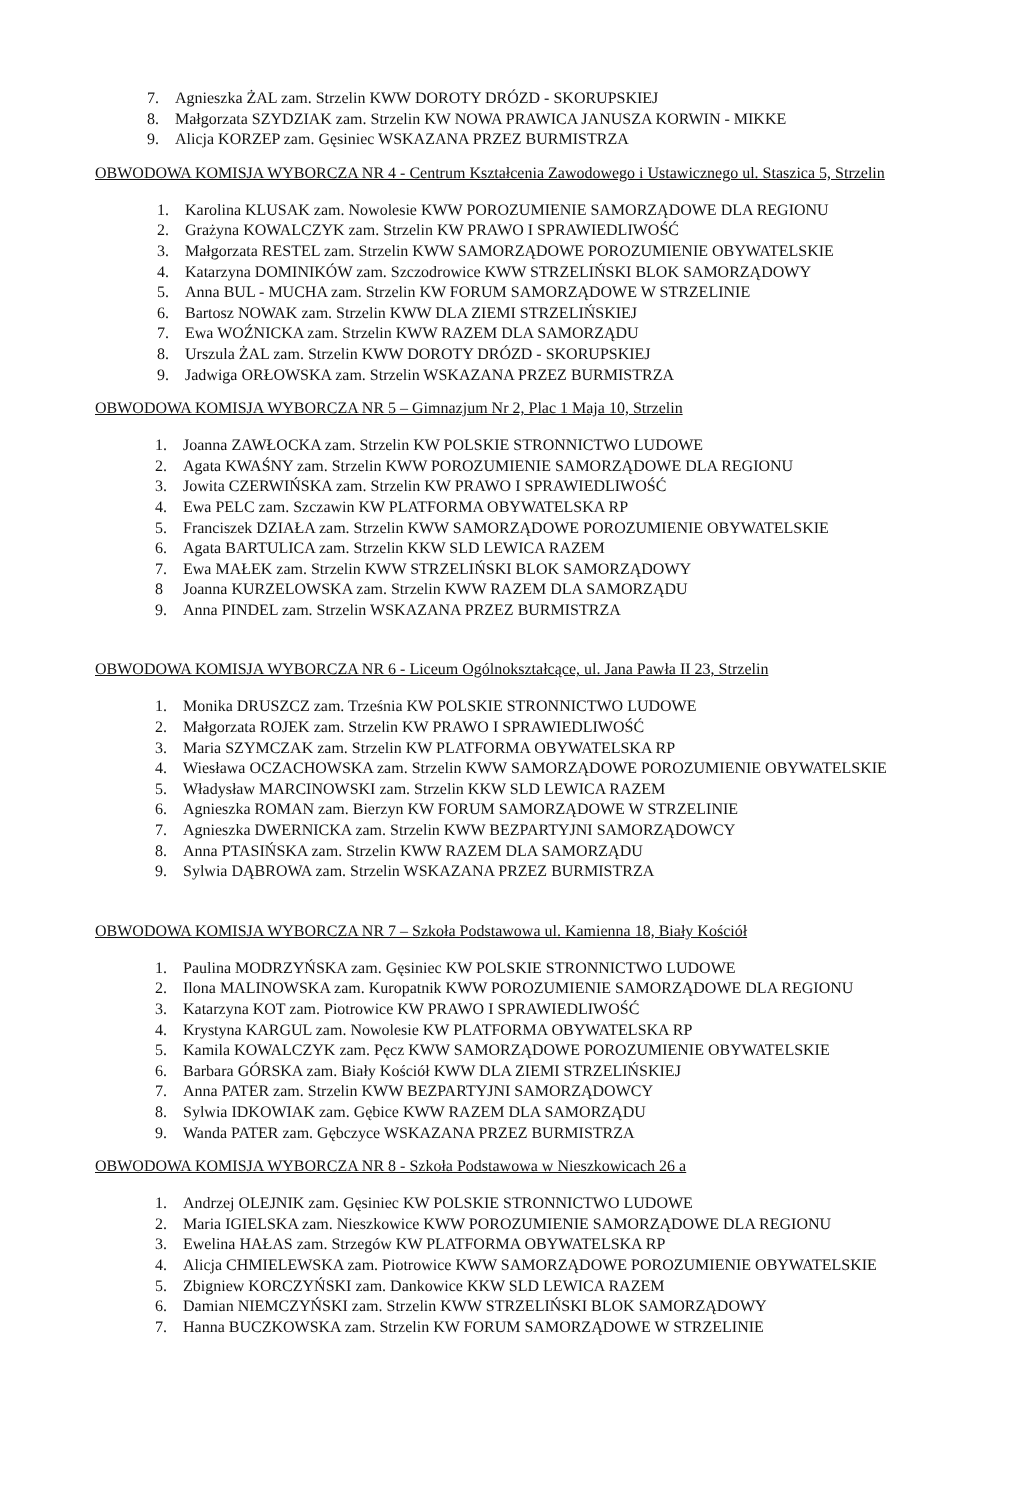7. Agnieszka ŻAL zam. Strzelin KWW DOROTY DRÓZD - SKORUPSKIEJ
8. Małgorzata SZYDZIAK zam. Strzelin KW NOWA PRAWICA JANUSZA KORWIN - MIKKE
9. Alicja KORZEP zam. Gęsiniec WSKAZANA PRZEZ BURMISTRZA
OBWODOWA KOMISJA WYBORCZA NR 4 - Centrum Kształcenia Zawodowego i Ustawicznego ul. Staszica 5, Strzelin
1. Karolina KLUSAK zam. Nowolesie KWW POROZUMIENIE SAMORZĄDOWE DLA REGIONU
2. Grażyna KOWALCZYK zam. Strzelin KW PRAWO I SPRAWIEDLIWOŚĆ
3. Małgorzata RESTEL zam. Strzelin KWW SAMORZĄDOWE POROZUMIENIE OBYWATELSKIE
4. Katarzyna DOMINIKÓW zam. Szczodrowice KWW STRZELIŃSKI BLOK SAMORZĄDOWY
5. Anna BUL - MUCHA zam. Strzelin KW FORUM SAMORZĄDOWE W STRZELINIE
6. Bartosz NOWAK zam. Strzelin KWW DLA ZIEMI STRZELIŃSKIEJ
7. Ewa WOŹNICKA zam. Strzelin KWW RAZEM DLA SAMORZĄDU
8. Urszula ŻAL zam. Strzelin KWW DOROTY DRÓZD - SKORUPSKIEJ
9. Jadwiga ORŁOWSKA zam. Strzelin WSKAZANA PRZEZ BURMISTRZA
OBWODOWA KOMISJA WYBORCZA NR 5 – Gimnazjum Nr 2, Plac 1 Maja 10, Strzelin
1. Joanna ZAWŁOCKA zam. Strzelin KW POLSKIE STRONNICTWO LUDOWE
2. Agata KWAŚNY zam. Strzelin KWW POROZUMIENIE SAMORZĄDOWE DLA REGIONU
3. Jowita CZERWIŃSKA zam. Strzelin KW PRAWO I SPRAWIEDLIWOŚĆ
4. Ewa PELC zam. Szczawin KW PLATFORMA OBYWATELSKA RP
5. Franciszek DZIAŁA zam. Strzelin KWW SAMORZĄDOWE POROZUMIENIE OBYWATELSKIE
6. Agata BARTULICA zam. Strzelin KKW SLD LEWICA RAZEM
7. Ewa MAŁEK zam. Strzelin KWW STRZELIŃSKI BLOK SAMORZĄDOWY
8 Joanna KURZELOWSKA zam. Strzelin KWW RAZEM DLA SAMORZĄDU
9. Anna PINDEL zam. Strzelin WSKAZANA PRZEZ BURMISTRZA
OBWODOWA KOMISJA WYBORCZA NR 6 - Liceum Ogólnokształcące, ul. Jana Pawła II 23, Strzelin
1. Monika DRUSZCZ zam. Trześnia KW POLSKIE STRONNICTWO LUDOWE
2. Małgorzata ROJEK zam. Strzelin KW PRAWO I SPRAWIEDLIWOŚĆ
3. Maria SZYMCZAK zam. Strzelin KW PLATFORMA OBYWATELSKA RP
4. Wiesława OCZACHOWSKA zam. Strzelin KWW SAMORZĄDOWE POROZUMIENIE OBYWATELSKIE
5. Władysław MARCINOWSKI zam. Strzelin KKW SLD LEWICA RAZEM
6. Agnieszka ROMAN zam. Bierzyn KW FORUM SAMORZĄDOWE W STRZELINIE
7. Agnieszka DWERNICKA zam. Strzelin KWW BEZPARTYJNI SAMORZĄDOWCY
8. Anna PTASIŃSKA zam. Strzelin KWW RAZEM DLA SAMORZĄDU
9. Sylwia DĄBROWA zam. Strzelin WSKAZANA PRZEZ BURMISTRZA
OBWODOWA KOMISJA WYBORCZA NR 7 – Szkoła Podstawowa ul. Kamienna 18, Biały Kościół
1. Paulina MODRZYŃSKA zam. Gęsiniec KW POLSKIE STRONNICTWO LUDOWE
2. Ilona MALINOWSKA zam. Kuropatnik KWW POROZUMIENIE SAMORZĄDOWE DLA REGIONU
3. Katarzyna KOT zam. Piotrowice KW PRAWO I SPRAWIEDLIWOŚĆ
4. Krystyna KARGUL zam. Nowolesie KW PLATFORMA OBYWATELSKA RP
5. Kamila KOWALCZYK zam. Pęcz KWW SAMORZĄDOWE POROZUMIENIE OBYWATELSKIE
6. Barbara GÓRSKA zam. Biały Kościół KWW DLA ZIEMI STRZELIŃSKIEJ
7. Anna PATER zam. Strzelin KWW BEZPARTYJNI SAMORZĄDOWCY
8. Sylwia IDKOWIAK zam. Gębice KWW RAZEM DLA SAMORZĄDU
9. Wanda PATER zam. Gębczyce WSKAZANA PRZEZ BURMISTRZA
OBWODOWA KOMISJA WYBORCZA NR 8 - Szkoła Podstawowa w Nieszkowicach 26 a
1. Andrzej OLEJNIK zam. Gęsiniec KW POLSKIE STRONNICTWO LUDOWE
2. Maria IGIELSKA zam. Nieszkowice KWW POROZUMIENIE SAMORZĄDOWE DLA REGIONU
3. Ewelina HAŁAS zam. Strzegów KW PLATFORMA OBYWATELSKA RP
4. Alicja CHMIELEWSKA zam. Piotrowice KWW SAMORZĄDOWE POROZUMIENIE OBYWATELSKIE
5. Zbigniew KORCZYŃSKI zam. Dankowice KKW SLD LEWICA RAZEM
6. Damian NIEMCZYŃSKI zam. Strzelin KWW STRZELIŃSKI BLOK SAMORZĄDOWY
7. Hanna BUCZKOWSKA zam. Strzelin KW FORUM SAMORZĄDOWE W STRZELINIE